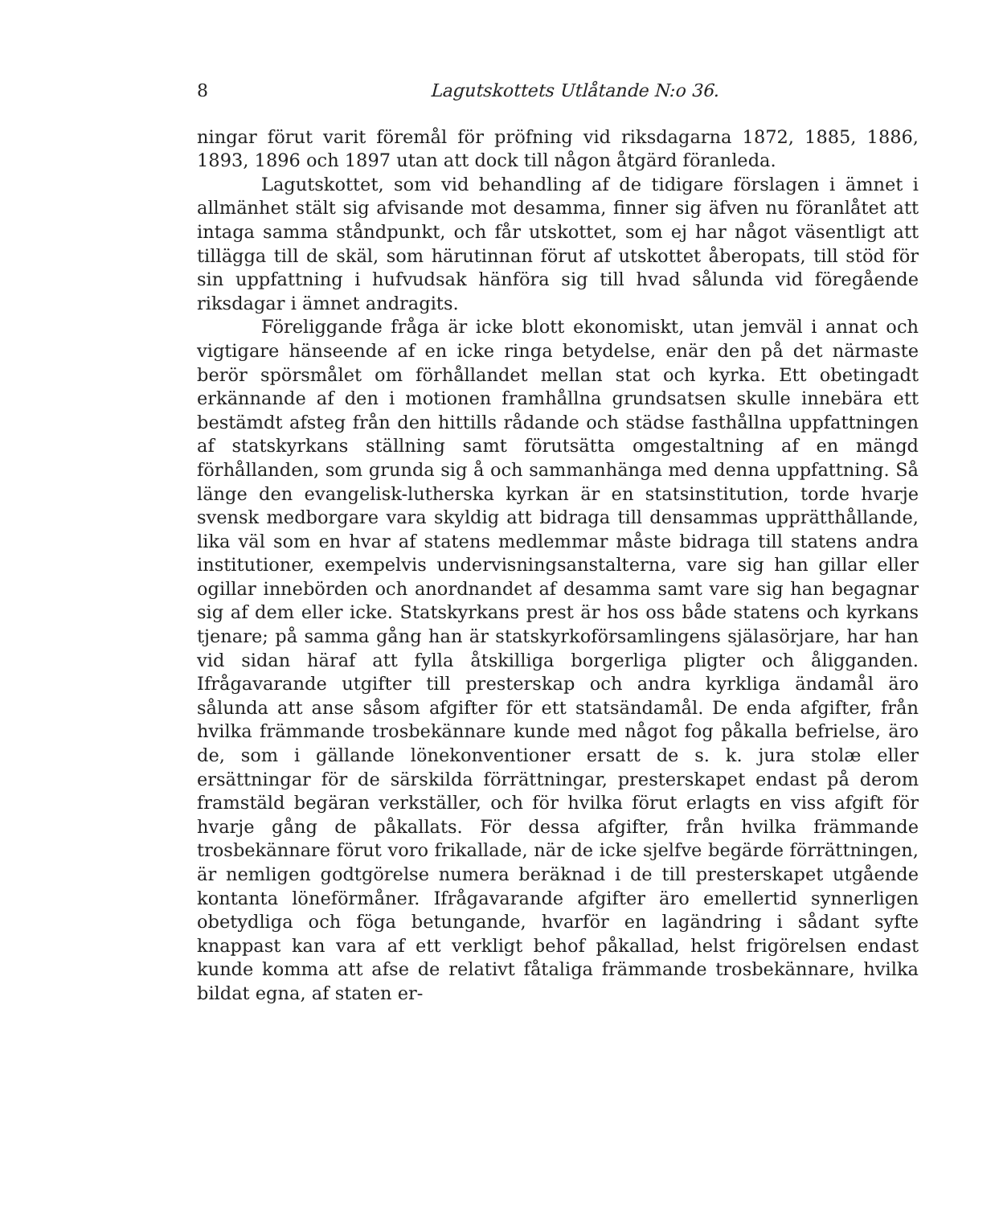8 Lagutskottets Utlåtande N:o 36.
ningar förut varit föremål för pröfning vid riksdagarna 1872, 1885, 1886, 1893, 1896 och 1897 utan att dock till någon åtgärd föranleda.
Lagutskottet, som vid behandling af de tidigare förslagen i ämnet i allmänhet stält sig afvisande mot desamma, finner sig äfven nu föranlåtet att intaga samma ståndpunkt, och får utskottet, som ej har något väsentligt att tillägga till de skäl, som härutinnan förut af utskottet åberopats, till stöd för sin uppfattning i hufvudsak hänföra sig till hvad sålunda vid föregående riksdagar i ämnet andragits.
Föreliggande fråga är icke blott ekonomiskt, utan jemväl i annat och vigtigare hänseende af en icke ringa betydelse, enär den på det närmaste berör spörsmålet om förhållandet mellan stat och kyrka. Ett obetingadt erkännande af den i motionen framhållna grundsatsen skulle innebära ett bestämdt afsteg från den hittills rådande och städse fasthållna uppfattningen af statskyrkans ställning samt förutsätta omgestaltning af en mängd förhållanden, som grunda sig å och sammanhänga med denna uppfattning. Så länge den evangelisk-lutherska kyrkan är en statsinstitution, torde hvarje svensk medborgare vara skyldig att bidraga till densammas upprätthållande, lika väl som en hvar af statens medlemmar måste bidraga till statens andra institutioner, exempelvis undervisningsanstalterna, vare sig han gillar eller ogillar innebörden och anordnandet af desamma samt vare sig han begagnar sig af dem eller icke. Statskyrkans prest är hos oss både statens och kyrkans tjenare; på samma gång han är statskyrkoförsamlingens själasörjare, har han vid sidan häraf att fylla åtskilliga borgerliga pligter och åligganden. Ifrågavarande utgifter till presterskap och andra kyrkliga ändamål äro sålunda att anse såsom afgifter för ett statsändamål. De enda afgifter, från hvilka främmande trosbekännare kunde med något fog påkalla befrielse, äro de, som i gällande lönekonventioner ersatt de s. k. jura stolæ eller ersättningar för de särskilda förrättningar, presterskapet endast på derom framstäld begäran verkställer, och för hvilka förut erlagts en viss afgift för hvarje gång de påkallats. För dessa afgifter, från hvilka främmande trosbekännare förut voro frikallade, när de icke sjelfve begärde förrättningen, är nemligen godtgörelse numera beräknad i de till presterskapet utgående kontanta löneförmåner. Ifrågavarande afgifter äro emellertid synnerligen obetydliga och föga betungande, hvarför en lagändring i sådant syfte knappast kan vara af ett verkligt behof påkallad, helst frigörelsen endast kunde komma att afse de relativt fåtaliga främmande trosbekännare, hvilka bildat egna, af staten er-